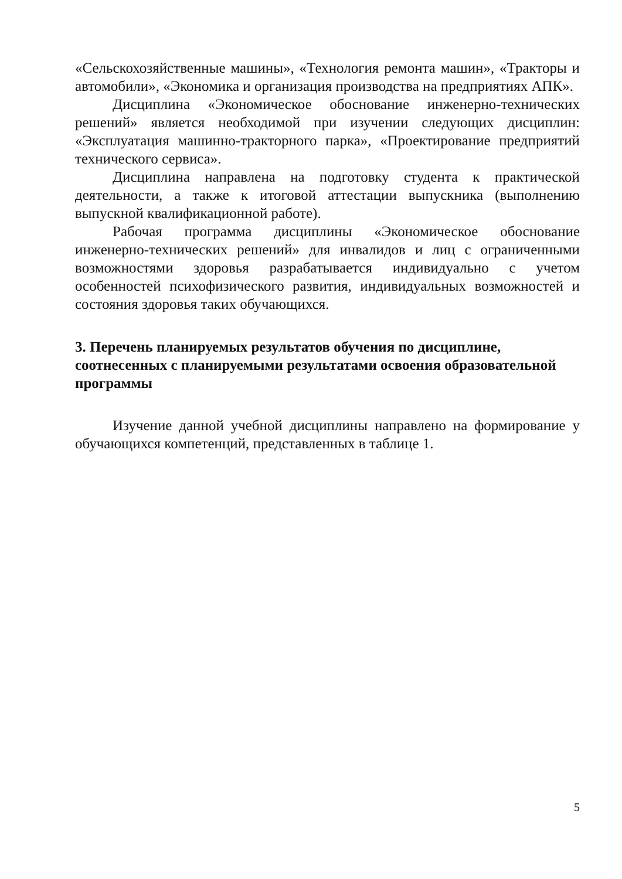«Сельскохозяйственные машины», «Технология ремонта машин», «Тракторы и автомобили», «Экономика и организация производства на предприятиях АПК».
Дисциплина «Экономическое обоснование инженерно-технических решений» является необходимой при изучении следующих дисциплин: «Эксплуатация машинно-тракторного парка», «Проектирование предприятий технического сервиса».
Дисциплина направлена на подготовку студента к практической деятельности, а также к итоговой аттестации выпускника (выполнению выпускной квалификационной работе).
Рабочая программа дисциплины «Экономическое обоснование инженерно-технических решений» для инвалидов и лиц с ограниченными возможностями здоровья разрабатывается индивидуально с учетом особенностей психофизического развития, индивидуальных возможностей и состояния здоровья таких обучающихся.
3. Перечень планируемых результатов обучения по дисциплине, соотнесенных с планируемыми результатами освоения образовательной программы
Изучение данной учебной дисциплины направлено на формирование у обучающихся компетенций, представленных в таблице 1.
5